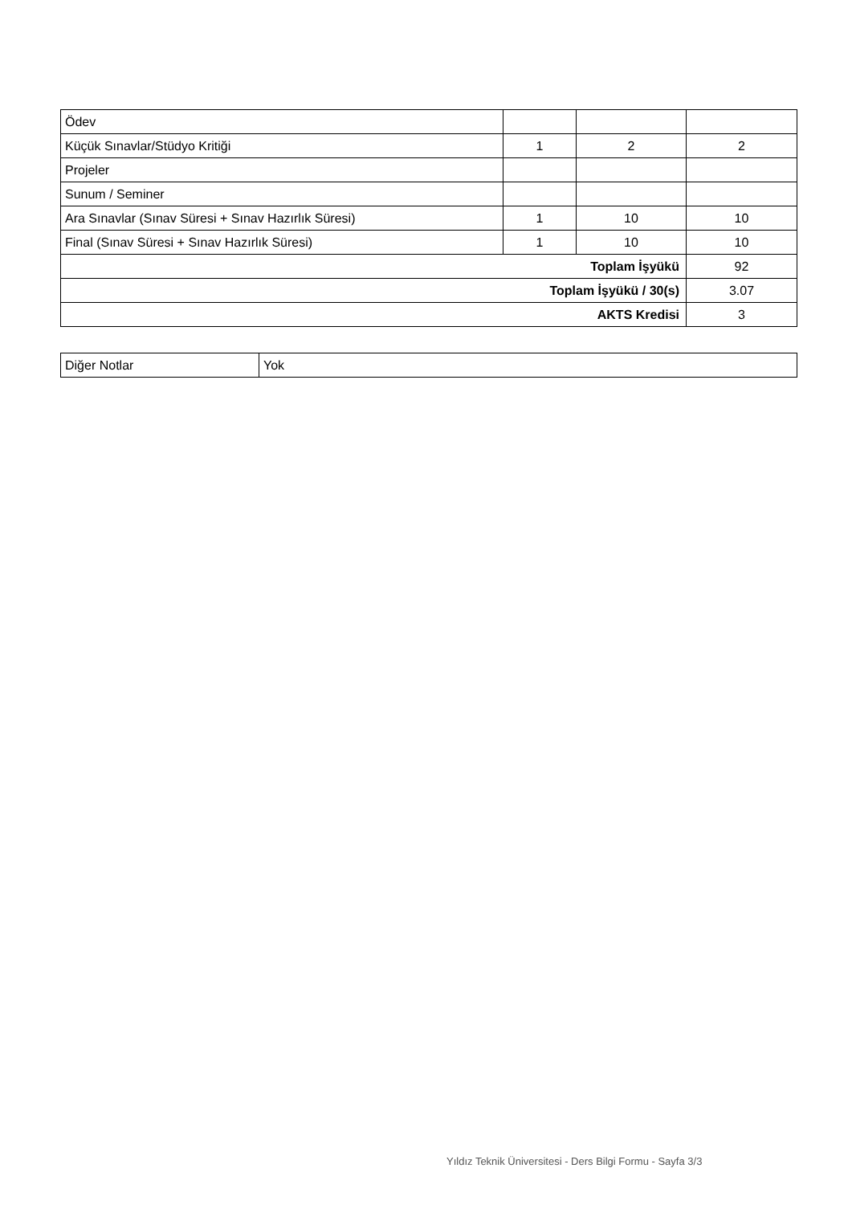| Ödev | | | |
| Küçük Sınavlar/Stüdyo Kritiği | 1 | 2 | 2 |
| Projeler | | | |
| Sunum / Seminer | | | |
| Ara Sınavlar (Sınav Süresi + Sınav Hazırlık Süresi) | 1 | 10 | 10 |
| Final (Sınav Süresi + Sınav Hazırlık Süresi) | 1 | 10 | 10 |
| Toplam İşyükü | | | 92 |
| Toplam İşyükü / 30(s) | | | 3.07 |
| AKTS Kredisi | | | 3 |
| Diğer Notlar | Yok |
Yıldız Teknik Üniversitesi - Ders Bilgi Formu - Sayfa 3/3